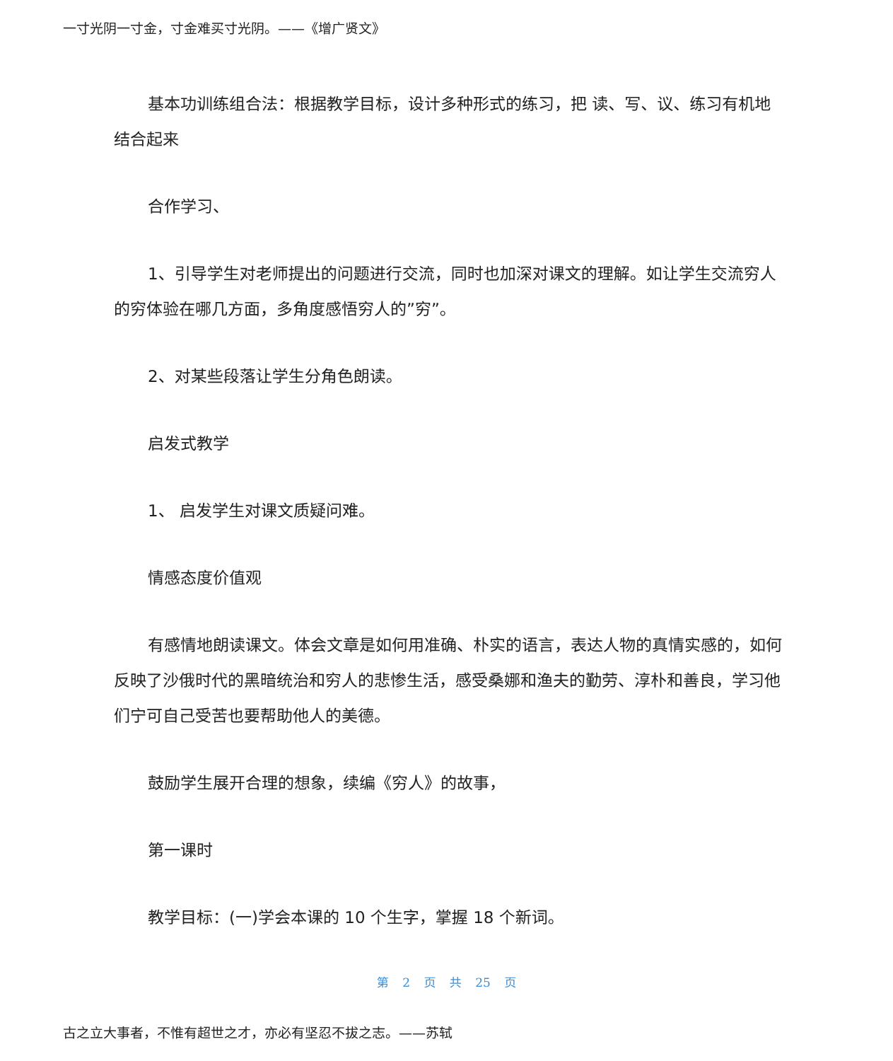一寸光阴一寸金，寸金难买寸光阴。——《增广贤文》
基本功训练组合法：根据教学目标，设计多种形式的练习，把 读、写、议、练习有机地结合起来
合作学习、
1、引导学生对老师提出的问题进行交流，同时也加深对课文的理解。如让学生交流穷人的穷体验在哪几方面，多角度感悟穷人的”穷”。
2、对某些段落让学生分角色朗读。
启发式教学
1、 启发学生对课文质疑问难。
情感态度价值观
有感情地朗读课文。体会文章是如何用准确、朴实的语言，表达人物的真情实感的，如何反映了沙俄时代的黑暗统治和穷人的悲惨生活，感受桑娜和渔夫的勤劳、淳朴和善良，学习他们宁可自己受苦也要帮助他人的美德。
鼓励学生展开合理的想象，续编《穷人》的故事，
第一课时
教学目标：(一)学会本课的 10 个生字，掌握 18 个新词。
第 2 页 共 25 页
古之立大事者，不惟有超世之才，亦必有坚忍不拔之志。——苏轼